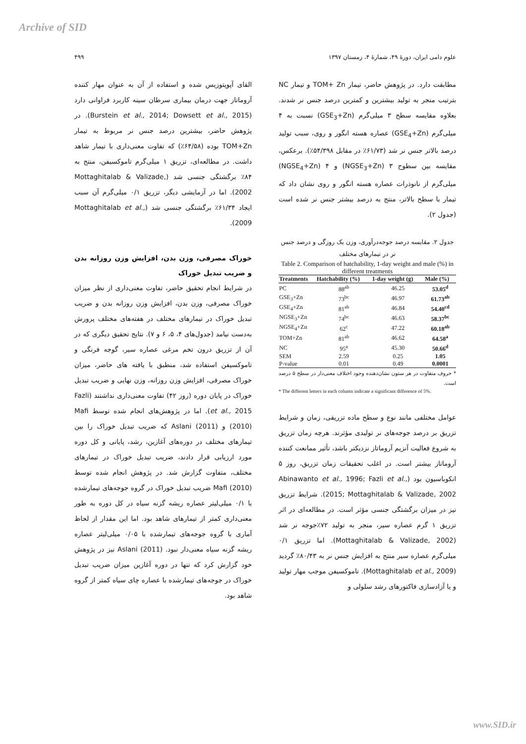Archive of SID
علوم دامی ایران، دورهٔ ۴۹، شمارهٔ ۴، زمستان ۱۳۹۷ ۴۹۹
مطابقت دارد. در پژوهش حاضر، تیمار TOM+ Zn و تیمار NC بترتیب منجر به تولید بیشترین و کمترین درصد جنس نر شدند. بعلاوه مقایسه سطح ۳ میلی‌گرم (GSE<sub>3</sub>+Zn) نسبت به ۴ میلی‌گرم (GSE<sub>4</sub>+Zn) عصاره هسته انگور و روی، سبب تولید درصد بالاتر جنس نر شد (۶۱/۷۳٪ در مقابل ۵۴/۳۹۸٪). برعکس، مقایسه بین سطوح ۳ (NGSE<sub>3</sub>+Zn) و ۴ (NGSE<sub>4</sub>+Zn) میلی‌گرم از نانوذرات عصاره هسته انگور و روی نشان داد که تیمار با سطح بالاتر، منتج به درصد بیشتر جنس نر شده است (جدول ۲).
جدول ۲. مقایسه درصد جوجه‌درآوری، وزن یک روزگی و درصد جنس نر در تیمارهای مختلف
Table 2. Comparison of hatchability, 1-day weight and male (%) in different treatments
| Treatments | Hatchability (%) | 1-day weight (g) | Male (%) |
| --- | --- | --- | --- |
| PC | 88<sup>ab</sup> | 46.25 | 53.05<sup>d</sup> |
| GSE<sub>3</sub>+Zn | 73<sup>bc</sup> | 46.97 | 61.73<sup>ab</sup> |
| GSE<sub>4</sub>+Zn | 81<sup>ab</sup> | 46.84 | 54.40<sup>cd</sup> |
| NGSE<sub>3</sub>+Zn | 74<sup>bc</sup> | 46.63 | 58.37<sup>bc</sup> |
| NGSE<sub>4</sub>+Zn | 62<sup>c</sup> | 47.22 | 60.18<sup>ab</sup> |
| TOM+Zn | 81<sup>ab</sup> | 46.62 | 64.58<sup>a</sup> |
| NC | 95<sup>a</sup> | 45.30 | 50.66<sup>d</sup> |
| SEM | 2.59 | 0.25 | 1.05 |
| P-value | 0.01 | 0.49 | 0.0001 |
* حروف متفاوت در هر ستون نشان‌دهنده وجود اختلاف معنی‌دار در سطح ۵ درصد است.
* The different letters in each column indicate a significant difference of 5%.
عوامل مختلفی مانند نوع و سطح ماده تزریقی، زمان و شرایط تزریق بر درصد جوجه‌های نر تولیدی مؤثرند. هرچه زمان تزریق به شروع فعالیت آنزیم آروماتاز نزدیکتر باشد، تأثیر ممانعت کننده آروماتاز بیشتر است. در اغلب تحقیقات زمان تزریق، روز ۵ انکوباسیون بود (Abinawanto et al., 1996; Fazli et al., 2015; Mottaghitalab & Valizade, 2002). شرایط تزریق نیز در میزان برگشتگی جنسی مؤثر است. در مطالعه‌ای در اثر تزریق ۱ گرم عصاره سیر، منجر به تولید ۷۲٪جوجه نر شد (Mottaghitalab & Valizade, 2002). اما تزریق ۰/۱ میلی‌گرم عصاره سیر منتج به افزایش جنس نر به ۸۰/۴۳٪ گردید (Mottaghitalab et al., 2009). تاموکسیفن موجب مهار تولید و یا آزادسازی فاکتورهای رشد سلولی و
القای آپوپتوزیس شده و استفاده از آن به عنوان مهار کننده آروماتاز جهت درمان بیماری سرطان سینه کاربرد فراوانی دارد (Burstein et al., 2014; Dowsett et al., 2015). در پژوهش حاضر، بیشترین درصد جنس نر مربوط به تیمار TOM+Zn بوده (۶۴/۵۸٪) که تفاوت معنی‌داری با تیمار شاهد داشت. در مطالعه‌ای، تزریق ۱ میلی‌گرم تاموکسیفن، منتج به ۸۴٪ برگشتگی جنسی شد (Mottaghitalab & Valizade, 2002). اما در آزمایشی دیگر، تزریق ۰/۱ میلی‌گرم آن سبب ایجاد ۶۱/۳۴٪ برگشتگی جنسی شد (Mottaghitalab et al., 2009).
خوراک مصرفی، وزن بدن، افزایش وزن روزانه بدن و ضریب تبدیل خوراک
در شرایط انجام تحقیق حاضر، تفاوت معنی‌داری از نظر میزان خوراک مصرفی، وزن بدن، افزایش وزن روزانه بدن و ضریب تبدیل خوراک در تیمارهای مختلف در هفته‌های مختلف پرورش به‌دست نیامد (جدول‌های ۴، ۵، ۶ و ۷). نتایج تحقیق دیگری که در آن از تزریق درون تخم مرغی عصاره سیر، گوجه فرنگی و تاموکسیفن استفاده شد، منطبق با یافته های حاضر، میزان خوراک مصرفی، افزایش وزن روزانه، وزن نهایی و ضریب تبدیل خوراک در پایان دوره (روز ۴۲) تفاوت معنی‌داری نداشتند (Fazli et al., 2015). اما در پژوهش‌های انجام شده توسط Mafi (2010) و Aslani (2011) که ضریب تبدیل خوراک را بین تیمارهای مختلف در دوره‌های آغازین، رشد، پایانی و کل دوره مورد ارزیابی قرار دادند، ضریب تبدیل خوراک در تیمارهای مختلف، متفاوت گزارش شد. در پژوهش انجام شده توسط Mafi (2010) ضریب تبدیل خوراک در گروه جوجه‌های تیمارشده با ۰/۱ میلی‌لیتر عصاره ریشه گزنه سیاه در کل دوره به طور معنی‌داری کمتر از تیمارهای شاهد بود. اما این مقدار از لحاظ آماری با گروه جوجه‌های تیمارشده با ۰/۰۵ میلی‌لیتر عصاره ریشه گزنه سیاه معنی‌دار نبود. Aslani (2011) نیز در پژوهش خود گزارش کرد که تنها در دوره آغازین میزان ضریب تبدیل خوراک در جوجه‌های تیمارشده با عصاره چای سیاه کمتر از گروه شاهد بود.
www.SID.ir